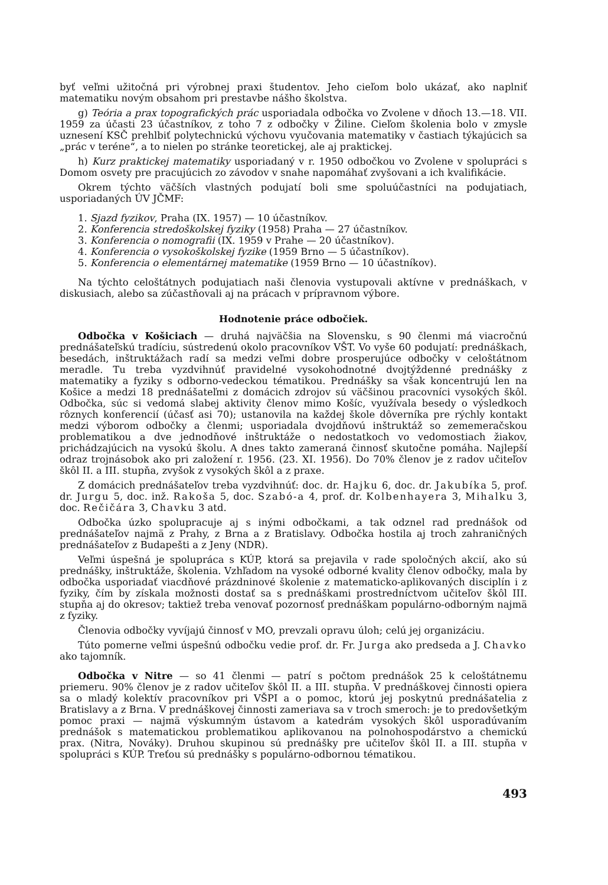byť veľmi užitočná pri výrobnej praxi študentov. Jeho cieľom bolo ukázať, ako naplniť matematiku novým obsahom pri prestavbe nášho školstva.
g) Teória a prax topografických prác usporiadala odbočka vo Zvolene v dňoch 13.—18. VII. 1959 za účasti 23 účastníkov, z toho 7 z odbočky v Žiline. Cieľom školenia bolo v zmysle uznesení KSČ prehlbiť polytechnickú výchovu vyučovania matematiky v častiach týkajúcich sa „prác v teréne“, a to nielen po stránke teoretickej, ale aj praktickej.
h) Kurz praktickej matematiky usporiadaný v r. 1950 odbočkou vo Zvolene v spolupráci s Domom osvety pre pracujúcich zo závodov v snahe napomáhať zvyšovani a ich kvalifikácie.
Okrem týchto väčších vlastných podujatí boli sme spoluúčastníci na podujatiach, usporiadaných ÚV JČMF:
1. Sjazd fyzikov, Praha (IX. 1957) — 10 účastníkov.
2. Konferencia stredoškolskej fyziky (1958) Praha — 27 účastníkov.
3. Konferencia o nomografii (IX. 1959 v Prahe — 20 účastníkov).
4. Konferencia o vysokoškolskej fyzike (1959 Brno — 5 účastníkov).
5. Konferencia o elementárnej matematike (1959 Brno — 10 účastníkov).
Na týchto celoštátnych podujatiach naši členovia vystupovali aktívne v prednáškach, v diskusiach, alebo sa zúčastňovali aj na prácach v prípravnom výbore.
Hodnotenie práce odbočiek.
Odbočka v Košiciach — druhá najväčšia na Slovensku, s 90 členmi má viacročnú prednášateľskú tradíciu, sústredenú okolo pracovníkov VŠT. Vo vyše 60 podujatí: prednáškach, besedách, inštruktážach radí sa medzi veľmi dobre prosperujúce odbočky v celoštátnom meradle. Tu treba vyzdvihnúť pravidelné vysokohodnotné dvojtýždenné prednášky z matematiky a fyziky s odborno-vedeckou tématikou. Prednášky sa však koncentrujú len na Košice a medzi 18 prednášateľmi z domácich zdrojov sú väčšinou pracovníci vysokých škôl. Odbočka, súc si vedomá slabej aktivity členov mimo Košíc, využívala besedy o výsledkoch rôznych konferencií (účasť asi 70); ustanovila na každej škole dôverníka pre rýchly kontakt medzi výborom odbočky a členmi; usporiadala dvojdňovú inštruktáž so zememeračskou problematikou a dve jednodňové inštruktáže o nedostatkoch vo vedomostiach žiakov, prichádzajúcich na vysokú školu. A dnes takto zameraná činnosť skutočne pomáha. Najlepší odraz trojnásobok ako pri založení r. 1956. (23. XI. 1956). Do 70% členov je z radov učiteľov škôl II. a III. stupňa, zvyšok z vysokých škôl a z praxe.
Z domácich prednášateľov treba vyzdvihnúť: doc. dr. Hajku 6, doc. dr. Jakubíka 5, prof. dr. Jurgu 5, doc. inž. Rakoša 5, doc. Szabó-a 4, prof. dr. Kolbenhayera 3, Mihalku 3, doc. Rečičára 3, Chavku 3 atd.
Odbočka úzko spolupracuje aj s inými odbočkami, a tak odznel rad prednášok od prednášateľov najmä z Prahy, z Brna a z Bratislavy. Odbočka hostila aj troch zahraničných prednášateľov z Budapešti a z Jeny (NDR).
Veľmi úspešná je spolupráca s KÚP, ktorá sa prejavila v rade spoločných akcií, ako sú prednášky, inštruktáže, školenia. Vzhľadom na vysoké odborné kvality členov odbočky, mala by odbočka usporiadať viacdňové prázdninové školenie z matematicko-aplikovaných disciplín i z fyziky, čím by získala možnosti dostať sa s prednáškami prostredníctvom učiteľov škôl III. stupňa aj do okresov; taktiež treba venovať pozornosť prednáškam populárno-odborným najmä z fyziky.
Členovia odbočky vyvíjajú činnosť v MO, prevzali opravu úloh; celú jej organizáciu.
Túto pomerne veľmi úspešnú odbočku vedie prof. dr. Fr. Jurga ako predseda a J. Chavko ako tajomník.
Odbočka v Nitre — so 41 členmi — patrí s počtom prednášok 25 k celoštátnemu priemeru. 90% členov je z radov učiteľov škôl II. a III. stupňa. V prednáškovej činnosti opiera sa o mladý kolektív pracovníkov pri VŠPI a o pomoc, ktorú jej poskytnú prednášatelia z Bratislavy a z Brna. V prednáškovej činnosti zameriava sa v troch smeroch: je to predovšetkým pomoc praxi — najmä výskumným ústavom a katedrám vysokých škôl usporadúvaním prednášok s matematickou problematikou aplikovanou na polnohospodárstvo a chemickú prax. (Nitra, Nováky). Druhou skupinou sú prednášky pre učiteľov škôl II. a III. stupňa v spolupráci s KÚP. Treťou sú prednášky s populárno-odbornou tématikou.
493